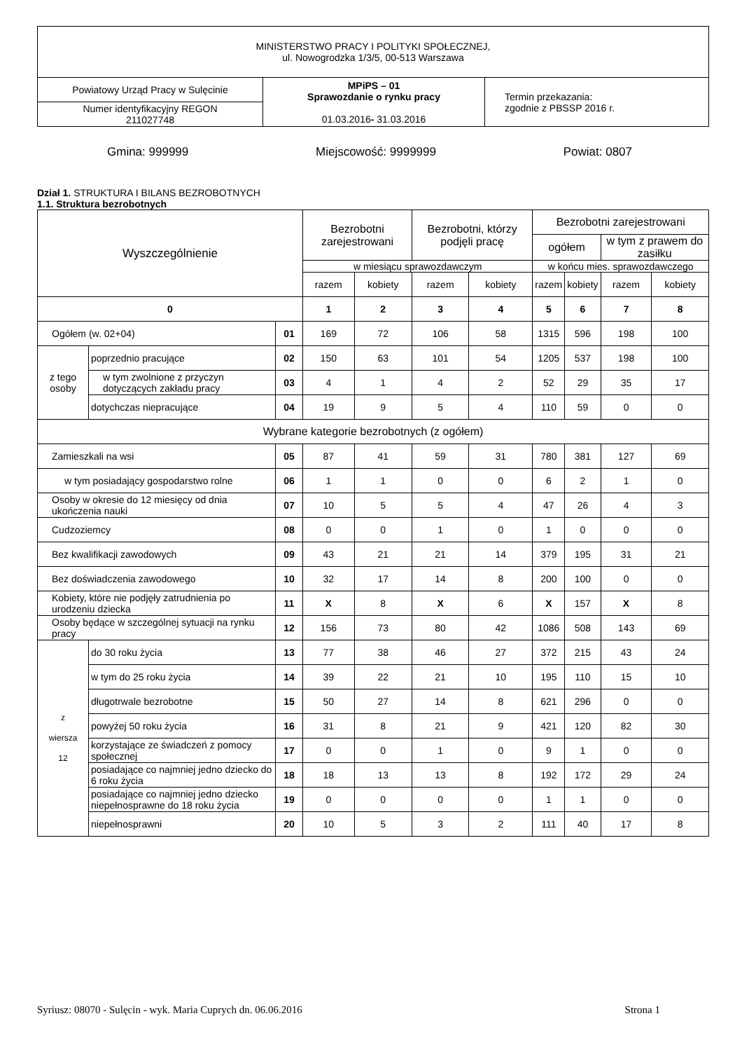| MINISTERSTWO PRACY I POLITYKI SPOŁECZNEJ, ul. Nowogrodzka 1/3/5, 00-513 Warszawa | | |
| Powiatowy Urząd Pracy w Sulęcinie | MPiPS – 01 Sprawozdanie o rynku pracy 01.03.2016 - 31.03.2016 | Termin przekazania: zgodnie z PBSSP 2016 r. |
| Numer identyfikacyjny REGON 211027748 | | |
Gmina: 999999 Miejscowość: 9999999 Powiat: 0807
Dział 1. STRUKTURA I BILANS BEZROBOTNYCH
1.1. Struktura bezrobotnych
| Wyszczególnienie | | | Bezrobotni zarejestrowani | | Bezrobotni, którzy podjęli pracę | | Bezrobotni zarejestrowani | | | |
| --- | --- | --- | --- | --- | --- | --- | --- | --- | --- | --- |
| | | | | | | | ogółem | | w tym z prawem do zasiłku | |
| | | | w miesiącu sprawozdawczym | | | | w końcu mies. sprawozdawczego | | | |
| | | | razem | kobiety | razem | kobiety | razem | kobiety | razem | kobiety |
| 0 | | | 1 | 2 | 3 | 4 | 5 | 6 | 7 | 8 |
| Ogółem (w. 02+04) | | 01 | 169 | 72 | 106 | 58 | 1315 | 596 | 198 | 100 |
| z tego osoby | poprzednio pracujące | 02 | 150 | 63 | 101 | 54 | 1205 | 537 | 198 | 100 |
| | w tym zwolnione z przyczyn dotyczących zakładu pracy | 03 | 4 | 1 | 4 | 2 | 52 | 29 | 35 | 17 |
| | dotychczas niepracujące | 04 | 19 | 9 | 5 | 4 | 110 | 59 | 0 | 0 |
| Wybrane kategorie bezrobotnych (z ogółem) | | | | | | | | | | |
| Zamieszkali na wsi | | 05 | 87 | 41 | 59 | 31 | 780 | 381 | 127 | 69 |
| w tym posiadający gospodarstwo rolne | | 06 | 1 | 1 | 0 | 0 | 6 | 2 | 1 | 0 |
| Osoby w okresie do 12 miesięcy od dnia ukończenia nauki | | 07 | 10 | 5 | 5 | 4 | 47 | 26 | 4 | 3 |
| Cudzoziemcy | | 08 | 0 | 0 | 1 | 0 | 1 | 0 | 0 | 0 |
| Bez kwalifikacji zawodowych | | 09 | 43 | 21 | 21 | 14 | 379 | 195 | 31 | 21 |
| Bez doświadczenia zawodowego | | 10 | 32 | 17 | 14 | 8 | 200 | 100 | 0 | 0 |
| Kobiety, które nie podjęły zatrudnienia po urodzeniu dziecka | | 11 | X | 8 | X | 6 | X | 157 | X | 8 |
| Osoby będące w szczególnej sytuacji na rynku pracy | | 12 | 156 | 73 | 80 | 42 | 1086 | 508 | 143 | 69 |
| z wiersza 12 | do 30 roku życia | 13 | 77 | 38 | 46 | 27 | 372 | 215 | 43 | 24 |
| | w tym do 25 roku życia | 14 | 39 | 22 | 21 | 10 | 195 | 110 | 15 | 10 |
| | długotrwale bezrobotne | 15 | 50 | 27 | 14 | 8 | 621 | 296 | 0 | 0 |
| | powyżej 50 roku życia | 16 | 31 | 8 | 21 | 9 | 421 | 120 | 82 | 30 |
| | korzystające ze świadczeń z pomocy społecznej | 17 | 0 | 0 | 1 | 0 | 9 | 1 | 0 | 0 |
| | posiadające co najmniej jedno dziecko do 6 roku życia | 18 | 18 | 13 | 13 | 8 | 192 | 172 | 29 | 24 |
| | posiadające co najmniej jedno dziecko niepełnosprawne do 18 roku życia | 19 | 0 | 0 | 0 | 0 | 1 | 1 | 0 | 0 |
| | niepełnosprawni | 20 | 10 | 5 | 3 | 2 | 111 | 40 | 17 | 8 |
Syriusz: 08070 - Sulęcin - wyk. Maria Cuprych dn. 06.06.2016 Strona 1